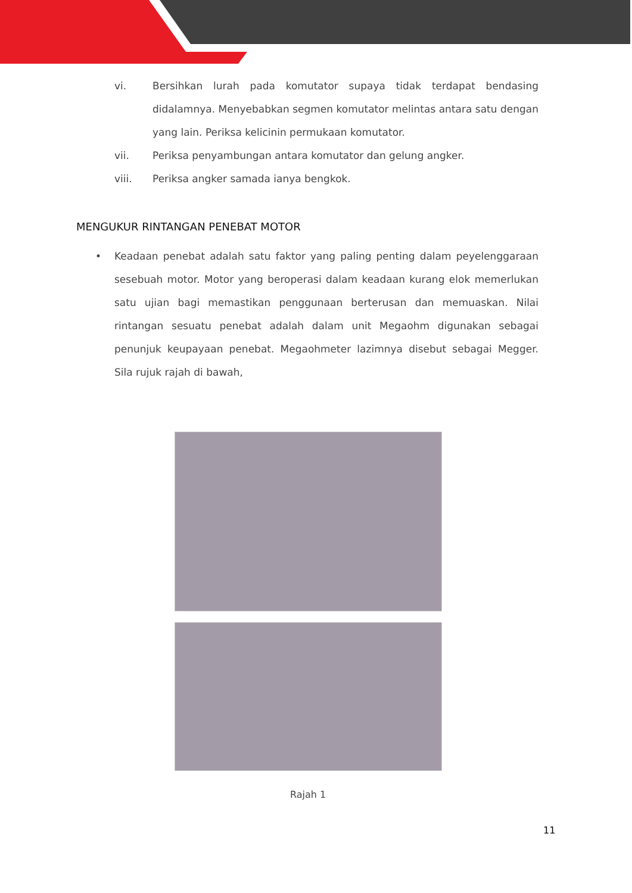vi. Bersihkan lurah pada komutator supaya tidak terdapat bendasing didalamnya. Menyebabkan segmen komutator melintas antara satu dengan yang lain. Periksa kelicinin permukaan komutator.
vii. Periksa penyambungan antara komutator dan gelung angker.
viii. Periksa angker samada ianya bengkok.
MENGUKUR RINTANGAN PENEBAT MOTOR
• Keadaan penebat adalah satu faktor yang paling penting dalam peyelenggaraan sesebuah motor. Motor yang beroperasi dalam keadaan kurang elok memerlukan satu ujian bagi memastikan penggunaan berterusan dan memuaskan. Nilai rintangan sesuatu penebat adalah dalam unit Megaohm digunakan sebagai penunjuk keupayaan penebat. Megaohmeter lazimnya disebut sebagai Megger. Sila rujuk rajah di bawah,
Rajah 1
11